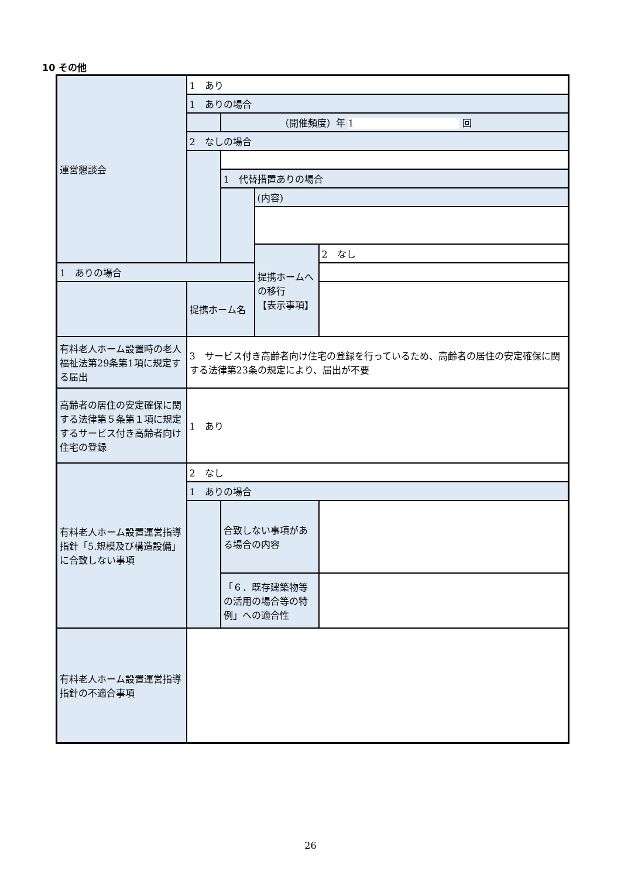10 その他
| 運営懇談会 | 1 あり | | | |
| | 1 ありの場合 | | | |
| | | （開催頻度）年 1 回 | | |
| | 2 なしの場合 | | | |
| | | 1 代替措置ありの場合 | | |
| | | | (内容) | |
| | | | 提携ホームへの移行 【表示事項】 | 2 なし |
| 1 ありの場合 | | | | |
| | 提携ホーム名 | | | |
| 有料老人ホーム設置時の老人福祉法第29条第1項に規定する届出 | 3 サービス付き高齢者向け住宅の登録を行っているため、高齢者の居住の安定確保に関する法律第23条の規定により、届出が不要 | | | |
| 高齢者の居住の安定確保に関する法律第５条第１項に規定するサービス付き高齢者向け住宅の登録 | 1 あり | | | |
| 有料老人ホーム設置運営指導指針「5.規模及び構造設備」に合致しない事項 | 2 なし | | | |
| | 1 ありの場合 | | | |
| | | 合致しない事項がある場合の内容 | | |
| | | 「６．既存建築物等の活用の場合等の特例」への適合性 | | |
| 有料老人ホーム設置運営指導指針の不適合事項 | | | | |
26